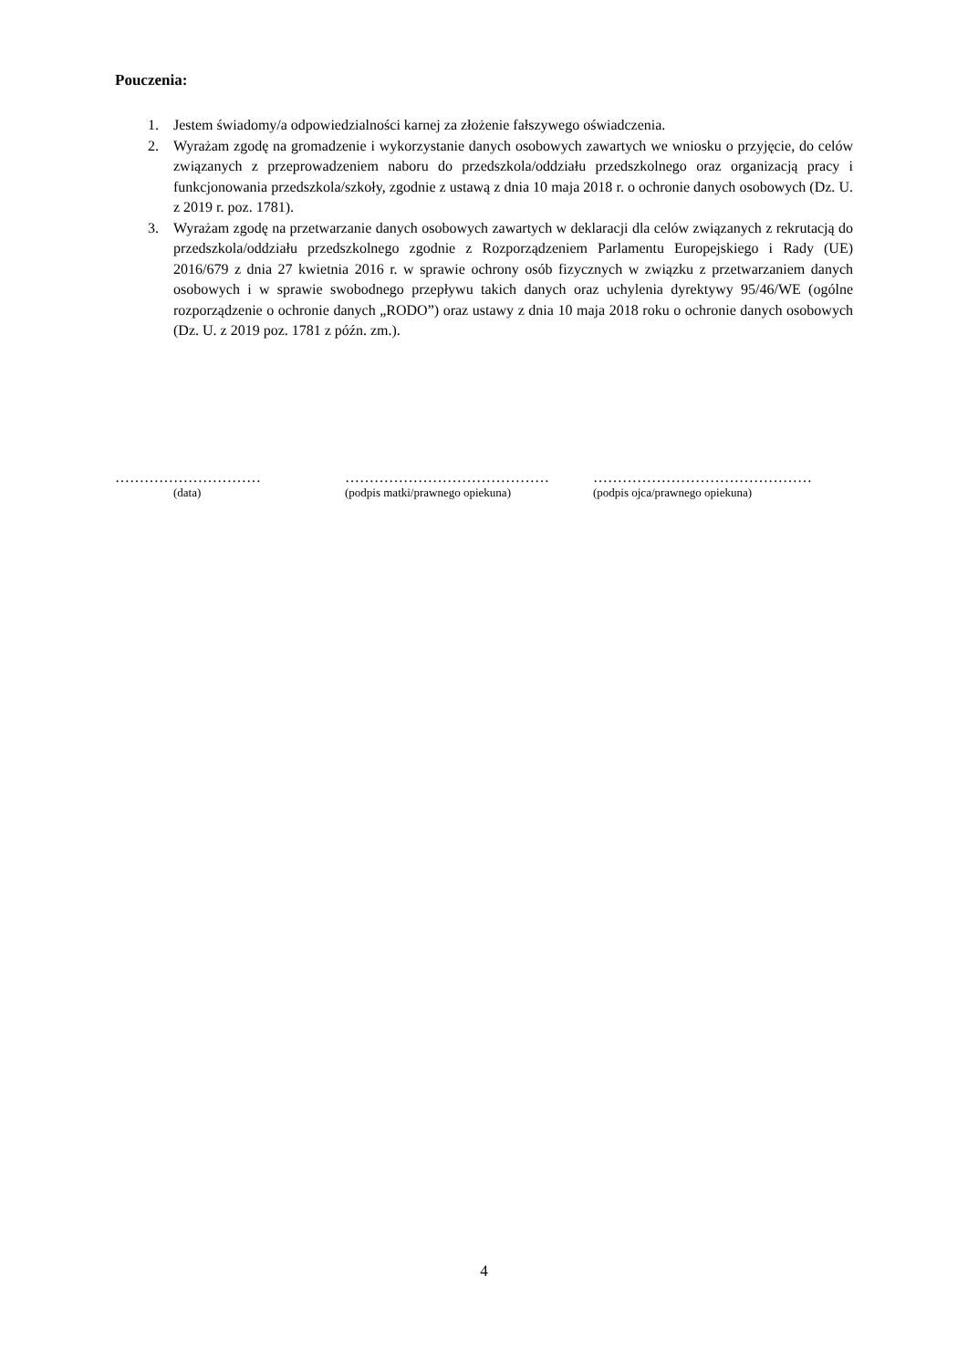Pouczenia:
1. Jestem świadomy/a odpowiedzialności karnej za złożenie fałszywego oświadczenia.
2. Wyrażam zgodę na gromadzenie i wykorzystanie danych osobowych zawartych we wniosku o przyjęcie, do celów związanych z przeprowadzeniem naboru do przedszkola/oddziału przedszkolnego oraz organizacją pracy i funkcjonowania przedszkola/szkoły, zgodnie z ustawą z dnia 10 maja 2018 r. o ochronie danych osobowych (Dz. U. z 2019 r. poz. 1781).
3. Wyrażam zgodę na przetwarzanie danych osobowych zawartych w deklaracji dla celów związanych z rekrutacją do przedszkola/oddziału przedszkolnego zgodnie z Rozporządzeniem Parlamentu Europejskiego i Rady (UE) 2016/679 z dnia 27 kwietnia 2016 r. w sprawie ochrony osób fizycznych w związku z przetwarzaniem danych osobowych i w sprawie swobodnego przepływu takich danych oraz uchylenia dyrektywy 95/46/WE (ogólne rozporządzenie o ochronie danych „RODO”) oraz ustawy z dnia 10 maja 2018 roku o ochronie danych osobowych (Dz. U. z 2019 poz. 1781 z późn. zm.).
…………………………
(data)
……………………………………
(podpis matki/prawnego opiekuna)
………………………………………
(podpis ojca/prawnego opiekuna)
4